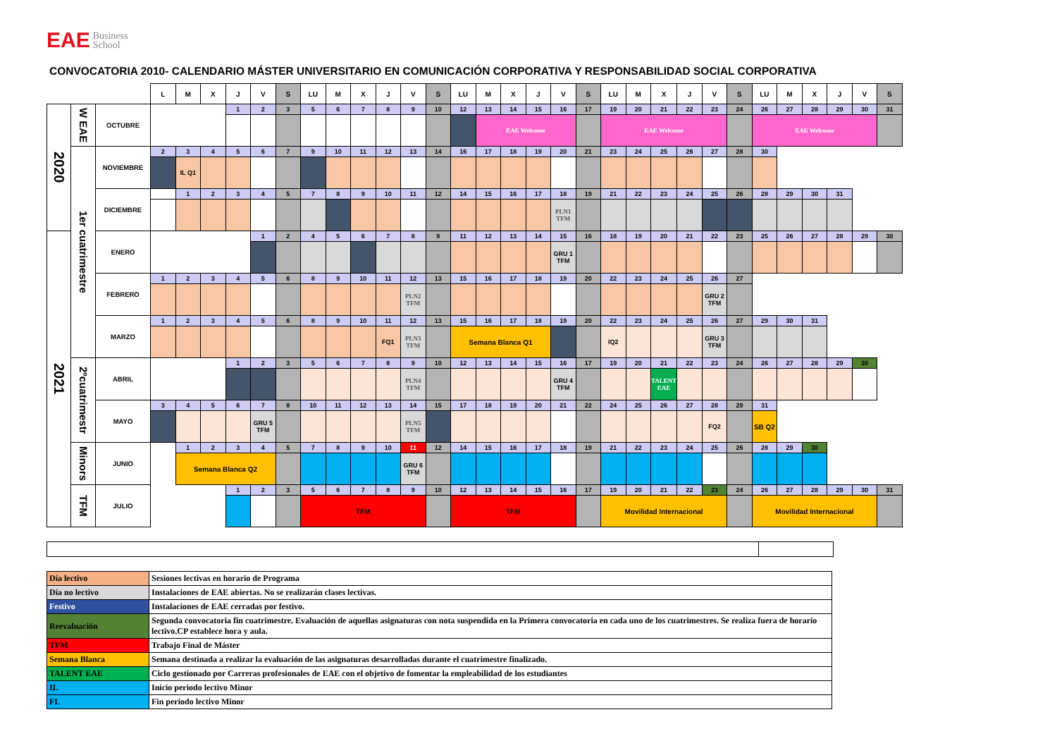EAE Business
School
CONVOCATORIA 2010- CALENDARIO MÁSTER UNIVERSITARIO EN COMUNICACIÓN CORPORATIVA Y RESPONSABILIDAD SOCIAL CORPORATIVA
| | | | L | M | X | J | V | S | LU | M | X | J | V | S | LU | M | X | J | V | S | LU | M | X | J | V | S | LU | M | X | J | V | S |
| --- | --- | --- | --- | --- | --- | --- | --- | --- | --- | --- | --- | --- | --- | --- | --- | --- | --- | --- | --- | --- | --- | --- | --- | --- | --- | --- | --- | --- | --- | --- | --- | --- |
| 2020 | W EAE | OCTUBRE | | | | 1 | 2 | 3 | 5 | 6 | 7 | 8 | 9 | 10 | 12 | 13 | 14 | 15 | 16 | 17 | 19 | 20 | 21 | 22 | 23 | 24 | 26 | 27 | 28 | 29 | 30 | 31 |
| | | | | | | | | | | | | | | | | EAE Welcome | | | | | EAE Welcome | | | | | | EAE Welcome | | | | | |
| | 1er cuatrimestre | NOVIEMBRE | 2 | 3 | 4 | 5 | 6 | 7 | 9 | 10 | 11 | 12 | 13 | 14 | 16 | 17 | 18 | 19 | 20 | 21 | 23 | 24 | 25 | 26 | 27 | 28 | 30 | | | | | |
| | | | | IL Q1 | | | | | | | | | | | | | | | | | | | | | | | | | | | | |
| | | DICIEMBRE | | 1 | 2 | 3 | 4 | 5 | 7 | 8 | 9 | 10 | 11 | 12 | 14 | 15 | 16 | 17 | 18 | 19 | 21 | 22 | 23 | 24 | 25 | 26 | 28 | 29 | 30 | 31 | | |
| | | | | | | | | | | | | | | | | | | | PLN1 TFM | | | | | | | | | | | | | |
| 2021 | | ENERO | | | | | 1 | 2 | 4 | 5 | 6 | 7 | 8 | 9 | 11 | 12 | 13 | 14 | 15 | 16 | 18 | 19 | 20 | 21 | 22 | 23 | 25 | 26 | 27 | 28 | 29 | 30 |
| | | | | | | | | | | | | | | | | | | | GRU 1 TFM | | | | | | | | | | | | | |
| | | FEBRERO | 1 | 2 | 3 | 4 | 5 | 6 | 8 | 9 | 10 | 11 | 12 | 13 | 15 | 16 | 17 | 18 | 19 | 20 | 22 | 23 | 24 | 25 | 26 | 27 | | | | | | |
| | | | | | | | | | | | | | PLN2 TFM | | | | | | | | | | | | GRU 2 TFM | | | | | | | |
| | | MARZO | 1 | 2 | 3 | 4 | 5 | 6 | 8 | 9 | 10 | 11 | 12 | 13 | 15 | 16 | 17 | 18 | 19 | 20 | 22 | 23 | 24 | 25 | 26 | 27 | 29 | 30 | 31 | | | |
| | | | | | | | | | | | | FQ1 | PLN3 TFM | | Semana Blanca Q1 | | | | | | IQ2 | | | | GRU 3 TFM | | | | | | | |
| | 2ºcuatrimestr | ABRIL | | | | 1 | 2 | 3 | 5 | 6 | 7 | 8 | 9 | 10 | 12 | 13 | 14 | 15 | 16 | 17 | 19 | 20 | 21 | 22 | 23 | 24 | 26 | 27 | 28 | 29 | 30 | |
| | | | | | | | | | | | | | PLN4 TFM | | | | | | GRU 4 TFM | | | | TALENT EAE | | | | | | | | | |
| | | MAYO | 3 | 4 | 5 | 6 | 7 | 8 | 10 | 11 | 12 | 13 | 14 | 15 | 17 | 18 | 19 | 20 | 21 | 22 | 24 | 25 | 26 | 27 | 28 | 29 | 31 | | | | | |
| | | | | | | | GRU 5 TFM | | | | | | PLN5 TFM | | | | | | | | | | | | FQ2 | | SB Q2 | | | | | |
| | Minors | JUNIO | | 1 | 2 | 3 | 4 | 5 | 7 | 8 | 9 | 10 | 11 | 12 | 14 | 15 | 16 | 17 | 18 | 19 | 21 | 22 | 23 | 24 | 25 | 26 | 28 | 29 | 30 | | | |
| | | | | Semana Blanca Q2 | | | | | | | | | GRU 6 TFM | | | | | | | | | | | | | | | | | | | |
| | TFM | JULIO | | | | 1 | 2 | 3 | 5 | 6 | 7 | 8 | 9 | 10 | 12 | 13 | 14 | 15 | 16 | 17 | 19 | 20 | 21 | 22 | 23 | 24 | 26 | 27 | 28 | 29 | 30 | 31 |
| | | | | | | | | | TFM | | | | | | TFM | | | | | | Movilidad Internacional | | | | | | Movilidad Internacional | | | | | |
| Día lectivo | Sesiones lectivas en horario de Programa |
| Día no lectivo | Instalaciones de EAE abiertas. No se realizarán clases lectivas. |
| Festivo | Instalaciones de EAE cerradas por festivo. |
| Reevaluación | Segunda convocatoria fin cuatrimestre. Evaluación de aquellas asignaturas con nota suspendida en la Primera convocatoria en cada uno de los cuatrimestres. Se realiza fuera de horario lectivo.CP establece hora y aula. |
| TFM | Trabajo Final de Máster |
| Semana Blanca | Semana destinada a realizar la evaluación de las asignaturas desarrolladas durante el cuatrimestre finalizado. |
| TALENT EAE | Ciclo gestionado por Carreras profesionales de EAE con el objetivo de fomentar la empleabilidad de los estudiantes |
| IL | Inicio periodo lectivo Minor |
| FL | Fin periodo lectivo Minor |